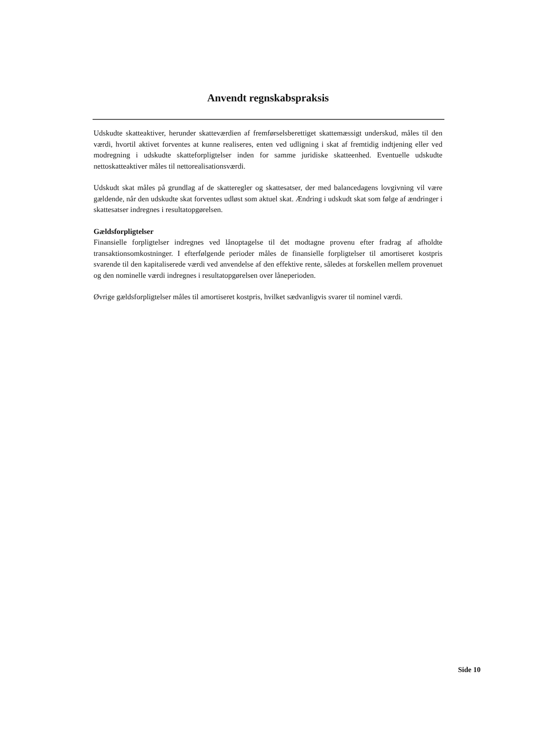Anvendt regnskabspraksis
Udskudte skatteaktiver, herunder skatteværdien af fremførselsberettiget skattemæssigt underskud, måles til den værdi, hvortil aktivet forventes at kunne realiseres, enten ved udligning i skat af fremtidig indtjening eller ved modregning i udskudte skatteforpligtelser inden for samme juridiske skatteenhed. Eventuelle udskudte nettoskatteaktiver måles til nettorealisationsværdi.
Udskudt skat måles på grundlag af de skatteregler og skattesatser, der med balancedagens lovgivning vil være gældende, når den udskudte skat forventes udløst som aktuel skat. Ændring i udskudt skat som følge af ændringer i skattesatser indregnes i resultatopgørelsen.
Gældsforpligtelser
Finansielle forpligtelser indregnes ved lånoptagelse til det modtagne provenu efter fradrag af afholdte transaktionsomkostninger. I efterfølgende perioder måles de finansielle forpligtelser til amortiseret kostpris svarende til den kapitaliserede værdi ved anvendelse af den effektive rente, således at forskellen mellem provenuet og den nominelle værdi indregnes i resultatopgørelsen over låneperioden.
Øvrige gældsforpligtelser måles til amortiseret kostpris, hvilket sædvanligvis svarer til nominel værdi.
Side 10